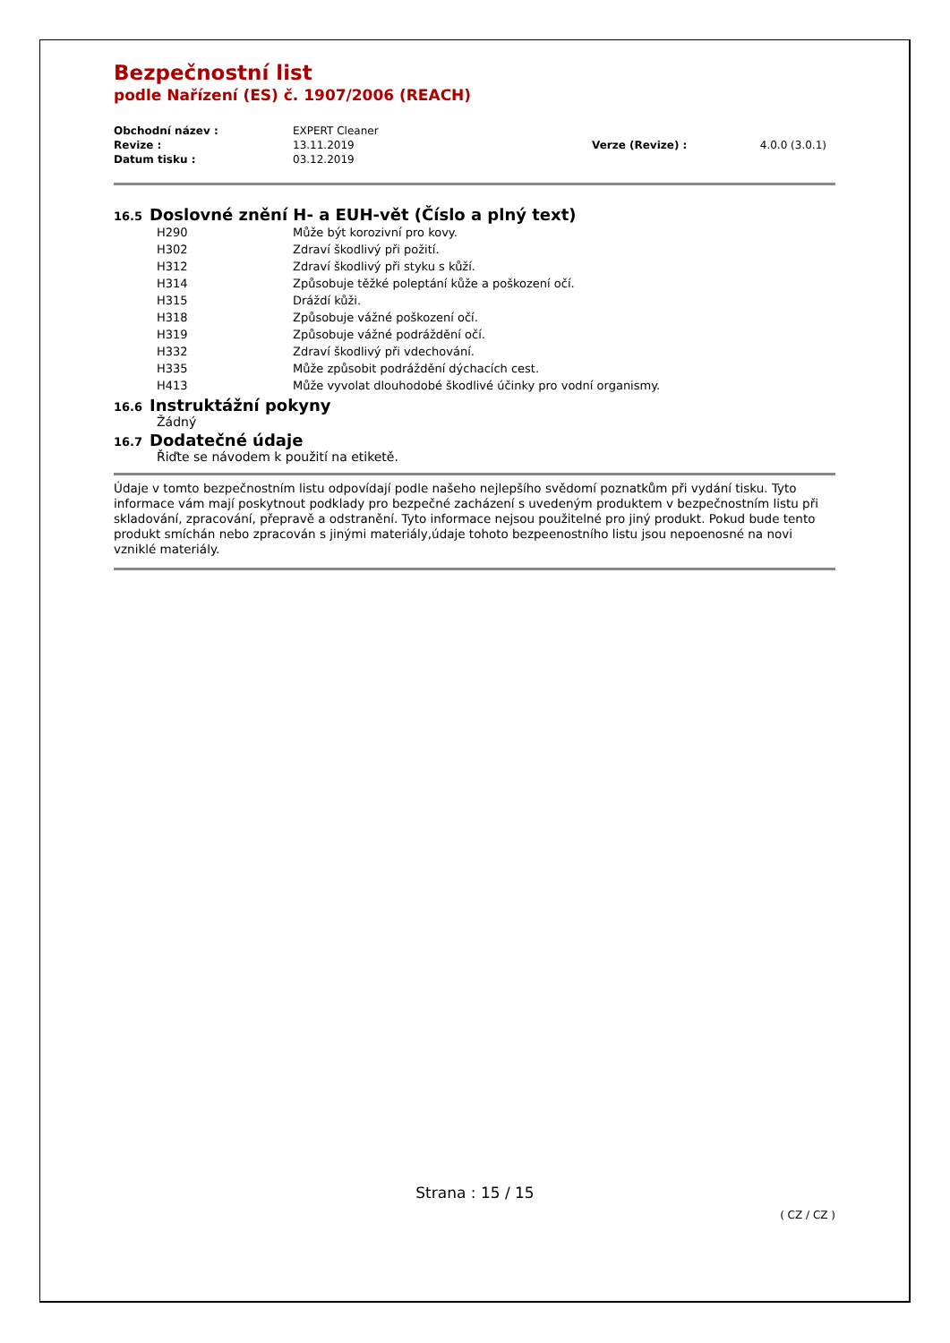Bezpečnostní list
podle Nařízení (ES) č. 1907/2006 (REACH)
| Obchodní název : | EXPERT Cleaner | | |
| Revize : | 13.11.2019 | Verze (Revize) : | 4.0.0 (3.0.1) |
| Datum tisku : | 03.12.2019 | | |
16.5 Doslovné znění H- a EUH-vět (Číslo a plný text)
| H290 | Může být korozivní pro kovy. |
| H302 | Zdraví škodlivý při požití. |
| H312 | Zdraví škodlivý při styku s kůží. |
| H314 | Způsobuje těžké poleptání kůže a poškození očí. |
| H315 | Dráždí kůži. |
| H318 | Způsobuje vážné poškození očí. |
| H319 | Způsobuje vážné podráždění očí. |
| H332 | Zdraví škodlivý při vdechování. |
| H335 | Může způsobit podráždění dýchacích cest. |
| H413 | Může vyvolat dlouhodobé škodlivé účinky pro vodní organismy. |
16.6 Instruktážní pokyny
Žádný
16.7 Dodatečné údaje
Řiďte se návodem k použití na etiketě.
Údaje v tomto bezpečnostním listu odpovídají podle našeho nejlepšího svědomí poznatkům při vydání tisku. Tyto informace vám mají poskytnout podklady pro bezpečné zacházení s uvedeným produktem v bezpečnostním listu při skladování, zpracování, přepravě a odstranění. Tyto informace nejsou použitelné pro jiný produkt. Pokud bude tento produkt smíchán nebo zpracován s jinými materiály,údaje tohoto bezpeenostního listu jsou nepoenosné na novi vzniklé materiály.
Strana : 15 / 15
( CZ / CZ )